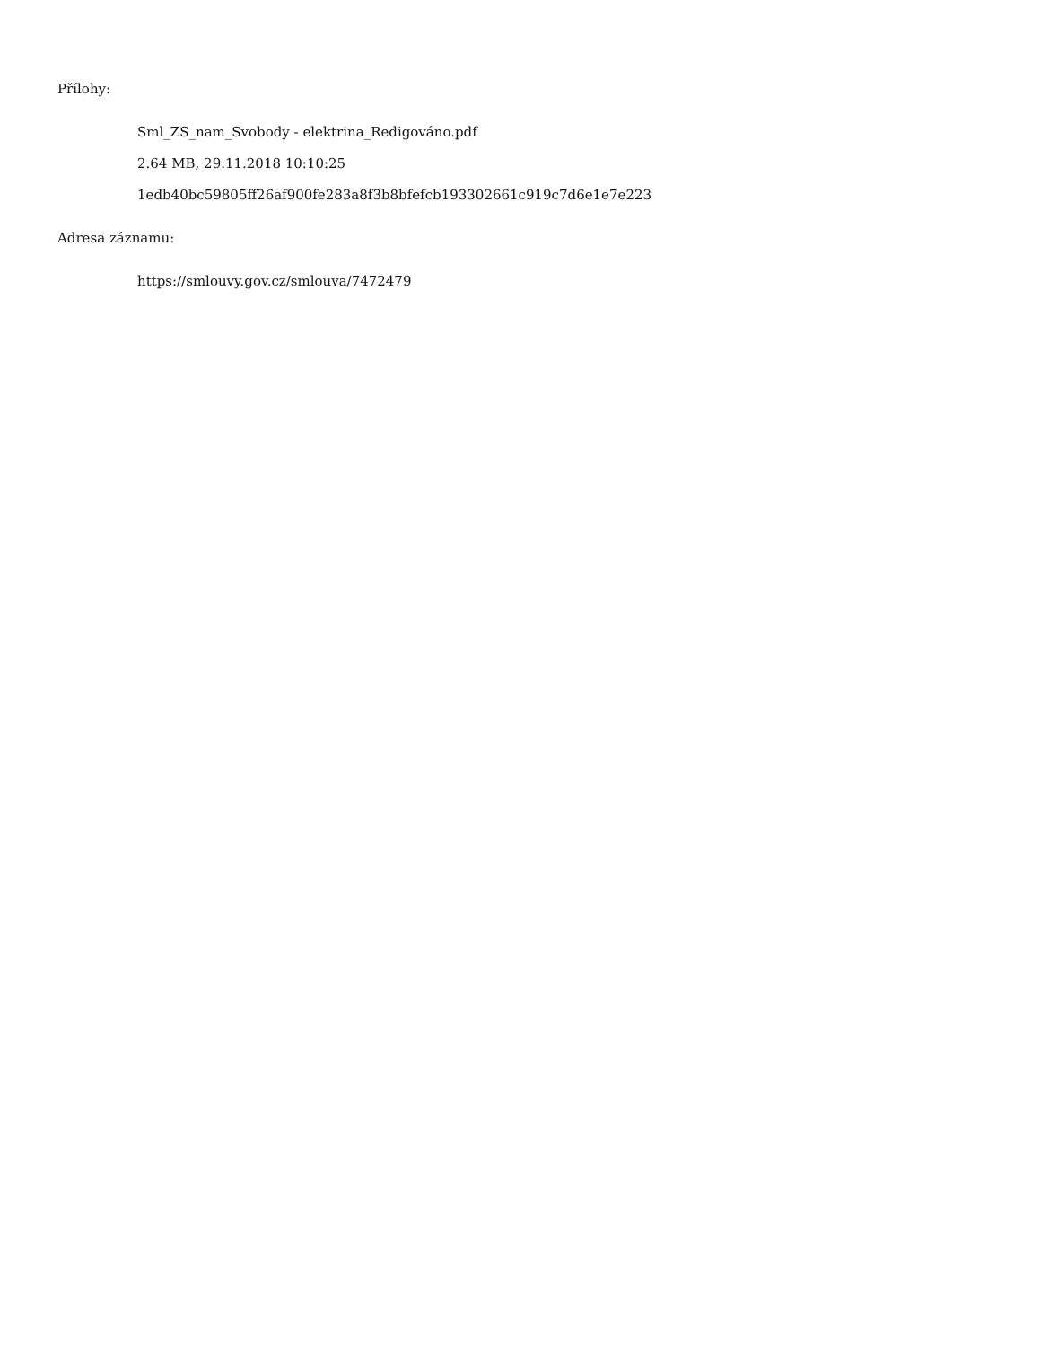Přílohy:
Sml_ZS_nam_Svobody - elektrina_Redigováno.pdf
2.64 MB, 29.11.2018 10:10:25
1edb40bc59805ff26af900fe283a8f3b8bfefcb193302661c919c7d6e1e7e223
Adresa záznamu:
https://smlouvy.gov.cz/smlouva/7472479